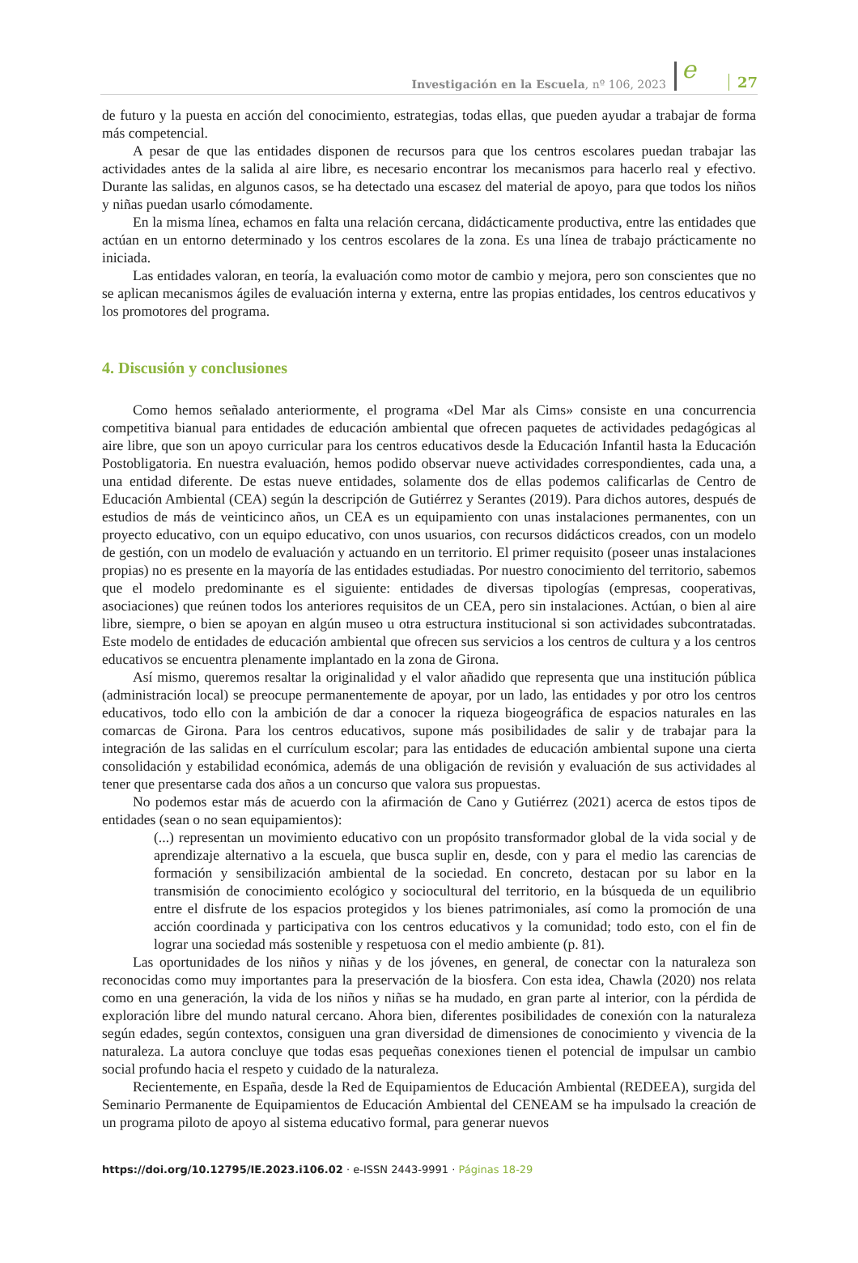Investigación en la Escuela, nº 106, 2023 e 27
de futuro y la puesta en acción del conocimiento, estrategias, todas ellas, que pueden ayudar a trabajar de forma más competencial.
A pesar de que las entidades disponen de recursos para que los centros escolares puedan trabajar las actividades antes de la salida al aire libre, es necesario encontrar los mecanismos para hacerlo real y efectivo. Durante las salidas, en algunos casos, se ha detectado una escasez del material de apoyo, para que todos los niños y niñas puedan usarlo cómodamente.
En la misma línea, echamos en falta una relación cercana, didácticamente productiva, entre las entidades que actúan en un entorno determinado y los centros escolares de la zona. Es una línea de trabajo prácticamente no iniciada.
Las entidades valoran, en teoría, la evaluación como motor de cambio y mejora, pero son conscientes que no se aplican mecanismos ágiles de evaluación interna y externa, entre las propias entidades, los centros educativos y los promotores del programa.
4. Discusión y conclusiones
Como hemos señalado anteriormente, el programa «Del Mar als Cims» consiste en una concurrencia competitiva bianual para entidades de educación ambiental que ofrecen paquetes de actividades pedagógicas al aire libre, que son un apoyo curricular para los centros educativos desde la Educación Infantil hasta la Educación Postobligatoria. En nuestra evaluación, hemos podido observar nueve actividades correspondientes, cada una, a una entidad diferente. De estas nueve entidades, solamente dos de ellas podemos calificarlas de Centro de Educación Ambiental (CEA) según la descripción de Gutiérrez y Serantes (2019). Para dichos autores, después de estudios de más de veinticinco años, un CEA es un equipamiento con unas instalaciones permanentes, con un proyecto educativo, con un equipo educativo, con unos usuarios, con recursos didácticos creados, con un modelo de gestión, con un modelo de evaluación y actuando en un territorio. El primer requisito (poseer unas instalaciones propias) no es presente en la mayoría de las entidades estudiadas. Por nuestro conocimiento del territorio, sabemos que el modelo predominante es el siguiente: entidades de diversas tipologías (empresas, cooperativas, asociaciones) que reúnen todos los anteriores requisitos de un CEA, pero sin instalaciones. Actúan, o bien al aire libre, siempre, o bien se apoyan en algún museo u otra estructura institucional si son actividades subcontratadas. Este modelo de entidades de educación ambiental que ofrecen sus servicios a los centros de cultura y a los centros educativos se encuentra plenamente implantado en la zona de Girona.
Así mismo, queremos resaltar la originalidad y el valor añadido que representa que una institución pública (administración local) se preocupe permanentemente de apoyar, por un lado, las entidades y por otro los centros educativos, todo ello con la ambición de dar a conocer la riqueza biogeográfica de espacios naturales en las comarcas de Girona. Para los centros educativos, supone más posibilidades de salir y de trabajar para la integración de las salidas en el currículum escolar; para las entidades de educación ambiental supone una cierta consolidación y estabilidad económica, además de una obligación de revisión y evaluación de sus actividades al tener que presentarse cada dos años a un concurso que valora sus propuestas.
No podemos estar más de acuerdo con la afirmación de Cano y Gutiérrez (2021) acerca de estos tipos de entidades (sean o no sean equipamientos):
(...) representan un movimiento educativo con un propósito transformador global de la vida social y de aprendizaje alternativo a la escuela, que busca suplir en, desde, con y para el medio las carencias de formación y sensibilización ambiental de la sociedad. En concreto, destacan por su labor en la transmisión de conocimiento ecológico y sociocultural del territorio, en la búsqueda de un equilibrio entre el disfrute de los espacios protegidos y los bienes patrimoniales, así como la promoción de una acción coordinada y participativa con los centros educativos y la comunidad; todo esto, con el fin de lograr una sociedad más sostenible y respetuosa con el medio ambiente (p. 81).
Las oportunidades de los niños y niñas y de los jóvenes, en general, de conectar con la naturaleza son reconocidas como muy importantes para la preservación de la biosfera. Con esta idea, Chawla (2020) nos relata como en una generación, la vida de los niños y niñas se ha mudado, en gran parte al interior, con la pérdida de exploración libre del mundo natural cercano. Ahora bien, diferentes posibilidades de conexión con la naturaleza según edades, según contextos, consiguen una gran diversidad de dimensiones de conocimiento y vivencia de la naturaleza. La autora concluye que todas esas pequeñas conexiones tienen el potencial de impulsar un cambio social profundo hacia el respeto y cuidado de la naturaleza.
Recientemente, en España, desde la Red de Equipamientos de Educación Ambiental (REDEEA), surgida del Seminario Permanente de Equipamientos de Educación Ambiental del CENEAM se ha impulsado la creación de un programa piloto de apoyo al sistema educativo formal, para generar nuevos
https://doi.org/10.12795/IE.2023.i106.02 · e-ISSN 2443-9991 · Páginas 18-29